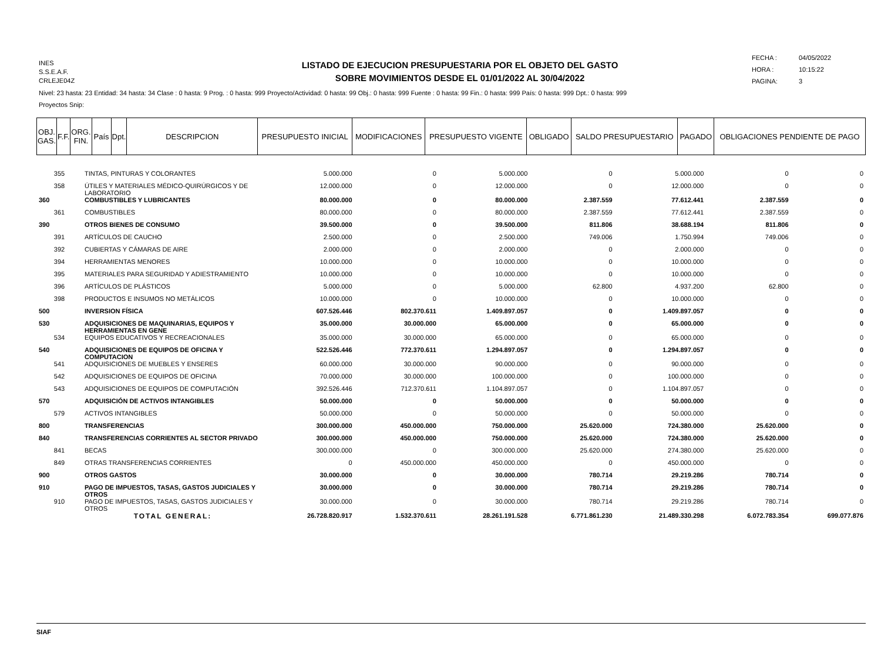INES
S.S.E.A.F.
CRLEJE04Z
LISTADO DE EJECUCION PRESUPUESTARIA POR EL OBJETO DEL GASTO
SOBRE MOVIMIENTOS DESDE EL 01/01/2022 AL 30/04/2022
FECHA : 04/05/2022
HORA : 10:15:22
PAGINA: 3
Nivel: 23 hasta: 23 Entidad: 34 hasta: 34 Clase : 0 hasta: 9 Prog. : 0 hasta: 999 Proyecto/Actividad: 0 hasta: 99 Obj.: 0 hasta: 999 Fuente : 0 hasta: 99 Fin.: 0 hasta: 999 País: 0 hasta: 999 Dpt.: 0 hasta: 999
Proyectos Snip:
| OBJ. GAS. | F.F. | ORG. FIN. | País | Dpt. | DESCRIPCION | PRESUPUESTO INICIAL | MODIFICACIONES | PRESUPUESTO VIGENTE | OBLIGADO | SALDO PRESUPUESTARIO | PAGADO | OBLIGACIONES PENDIENTE DE PAGO |
| --- | --- | --- | --- | --- | --- | --- | --- | --- | --- | --- | --- | --- |
| 355 | TINTAS, PINTURAS Y COLORANTES | 5.000.000 | 0 | 5.000.000 | 0 | 5.000.000 | 0 | 0 |
| 358 | ÚTILES Y MATERIALES MÉDICO-QUIRÚRGICOS Y DE LABORATORIO | 12.000.000 | 0 | 12.000.000 | 0 | 12.000.000 | 0 | 0 |
| 360 | COMBUSTIBLES Y LUBRICANTES | 80.000.000 | 0 | 80.000.000 | 2.387.559 | 77.612.441 | 2.387.559 | 0 |
| 361 | COMBUSTIBLES | 80.000.000 | 0 | 80.000.000 | 2.387.559 | 77.612.441 | 2.387.559 | 0 |
| 390 | OTROS BIENES DE CONSUMO | 39.500.000 | 0 | 39.500.000 | 811.806 | 38.688.194 | 811.806 | 0 |
| 391 | ARTÍCULOS DE CAUCHO | 2.500.000 | 0 | 2.500.000 | 749.006 | 1.750.994 | 749.006 | 0 |
| 392 | CUBIERTAS Y CÁMARAS DE AIRE | 2.000.000 | 0 | 2.000.000 | 0 | 2.000.000 | 0 | 0 |
| 394 | HERRAMIENTAS MENORES | 10.000.000 | 0 | 10.000.000 | 0 | 10.000.000 | 0 | 0 |
| 395 | MATERIALES PARA SEGURIDAD Y ADIESTRAMIENTO | 10.000.000 | 0 | 10.000.000 | 0 | 10.000.000 | 0 | 0 |
| 396 | ARTÍCULOS DE PLÁSTICOS | 5.000.000 | 0 | 5.000.000 | 62.800 | 4.937.200 | 62.800 | 0 |
| 398 | PRODUCTOS E INSUMOS NO METÁLICOS | 10.000.000 | 0 | 10.000.000 | 0 | 10.000.000 | 0 | 0 |
| 500 | INVERSION FÍSICA | 607.526.446 | 802.370.611 | 1.409.897.057 | 0 | 1.409.897.057 | 0 | 0 |
| 530 | ADQUISICIONES DE MAQUINARIAS, EQUIPOS Y HERRAMIENTAS EN GENE | 35.000.000 | 30.000.000 | 65.000.000 | 0 | 65.000.000 | 0 | 0 |
| 534 | EQUIPOS EDUCATIVOS Y RECREACIONALES | 35.000.000 | 30.000.000 | 65.000.000 | 0 | 65.000.000 | 0 | 0 |
| 540 | ADQUISICIONES DE EQUIPOS DE OFICINA Y COMPUTACION | 522.526.446 | 772.370.611 | 1.294.897.057 | 0 | 1.294.897.057 | 0 | 0 |
| 541 | ADQUISICIONES DE MUEBLES Y ENSERES | 60.000.000 | 30.000.000 | 90.000.000 | 0 | 90.000.000 | 0 | 0 |
| 542 | ADQUISICIONES DE EQUIPOS DE OFICINA | 70.000.000 | 30.000.000 | 100.000.000 | 0 | 100.000.000 | 0 | 0 |
| 543 | ADQUISICIONES DE EQUIPOS DE COMPUTACIÓN | 392.526.446 | 712.370.611 | 1.104.897.057 | 0 | 1.104.897.057 | 0 | 0 |
| 570 | ADQUISICIÓN DE ACTIVOS INTANGIBLES | 50.000.000 | 0 | 50.000.000 | 0 | 50.000.000 | 0 | 0 |
| 579 | ACTIVOS INTANGIBLES | 50.000.000 | 0 | 50.000.000 | 0 | 50.000.000 | 0 | 0 |
| 800 | TRANSFERENCIAS | 300.000.000 | 450.000.000 | 750.000.000 | 25.620.000 | 724.380.000 | 25.620.000 | 0 |
| 840 | TRANSFERENCIAS CORRIENTES AL SECTOR PRIVADO | 300.000.000 | 450.000.000 | 750.000.000 | 25.620.000 | 724.380.000 | 25.620.000 | 0 |
| 841 | BECAS | 300.000.000 | 0 | 300.000.000 | 25.620.000 | 274.380.000 | 25.620.000 | 0 |
| 849 | OTRAS TRANSFERENCIAS CORRIENTES | 0 | 450.000.000 | 450.000.000 | 0 | 450.000.000 | 0 | 0 |
| 900 | OTROS GASTOS | 30.000.000 | 0 | 30.000.000 | 780.714 | 29.219.286 | 780.714 | 0 |
| 910 | PAGO DE IMPUESTOS, TASAS, GASTOS JUDICIALES Y OTROS | 30.000.000 | 0 | 30.000.000 | 780.714 | 29.219.286 | 780.714 | 0 |
| 910 | PAGO DE IMPUESTOS, TASAS, GASTOS JUDICIALES Y OTROS | 30.000.000 | 0 | 30.000.000 | 780.714 | 29.219.286 | 780.714 | 0 |
| | TOTAL GENERAL: | 26.728.820.917 | 1.532.370.611 | 28.261.191.528 | 6.771.861.230 | 21.489.330.298 | 6.072.783.354 | 699.077.876 |
SIAF